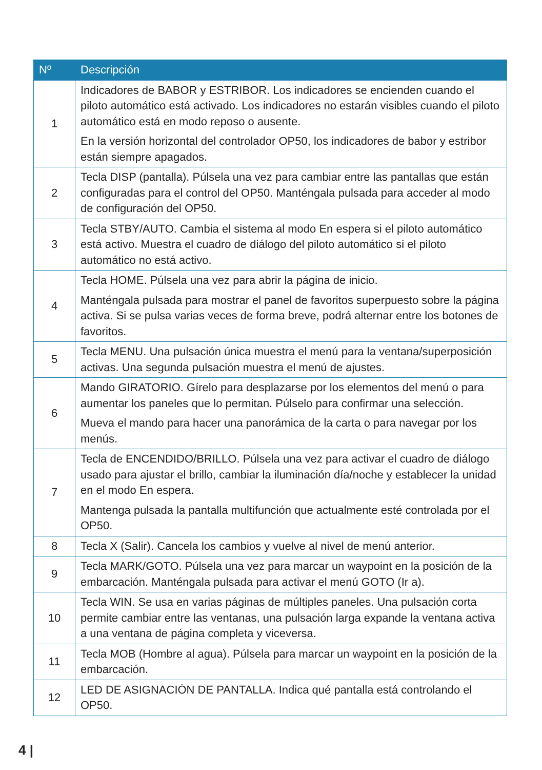| Nº | Descripción |
| --- | --- |
| 1 | Indicadores de BABOR y ESTRIBOR. Los indicadores se encienden cuando el piloto automático está activado. Los indicadores no estarán visibles cuando el piloto automático está en modo reposo o ausente. En la versión horizontal del controlador OP50, los indicadores de babor y estribor están siempre apagados. |
| 2 | Tecla DISP (pantalla). Púlsela una vez para cambiar entre las pantallas que están configuradas para el control del OP50. Manténgala pulsada para acceder al modo de configuración del OP50. |
| 3 | Tecla STBY/AUTO. Cambia el sistema al modo En espera si el piloto automático está activo. Muestra el cuadro de diálogo del piloto automático si el piloto automático no está activo. |
| 4 | Tecla HOME. Púlsela una vez para abrir la página de inicio. Manténgala pulsada para mostrar el panel de favoritos superpuesto sobre la página activa. Si se pulsa varias veces de forma breve, podrá alternar entre los botones de favoritos. |
| 5 | Tecla MENU. Una pulsación única muestra el menú para la ventana/superposición activas. Una segunda pulsación muestra el menú de ajustes. |
| 6 | Mando GIRATORIO. Gírelo para desplazarse por los elementos del menú o para aumentar los paneles que lo permitan. Púlselo para confirmar una selección. Mueva el mando para hacer una panorámica de la carta o para navegar por los menús. |
| 7 | Tecla de ENCENDIDO/BRILLO. Púlsela una vez para activar el cuadro de diálogo usado para ajustar el brillo, cambiar la iluminación día/noche y establecer la unidad en el modo En espera. Mantenga pulsada la pantalla multifunción que actualmente esté controlada por el OP50. |
| 8 | Tecla X (Salir). Cancela los cambios y vuelve al nivel de menú anterior. |
| 9 | Tecla MARK/GOTO. Púlsela una vez para marcar un waypoint en la posición de la embarcación. Manténgala pulsada para activar el menú GOTO (Ir a). |
| 10 | Tecla WIN. Se usa en varias páginas de múltiples paneles. Una pulsación corta permite cambiar entre las ventanas, una pulsación larga expande la ventana activa a una ventana de página completa y viceversa. |
| 11 | Tecla MOB (Hombre al agua). Púlsela para marcar un waypoint en la posición de la embarcación. |
| 12 | LED DE ASIGNACIÓN DE PANTALLA. Indica qué pantalla está controlando el OP50. |
4 |